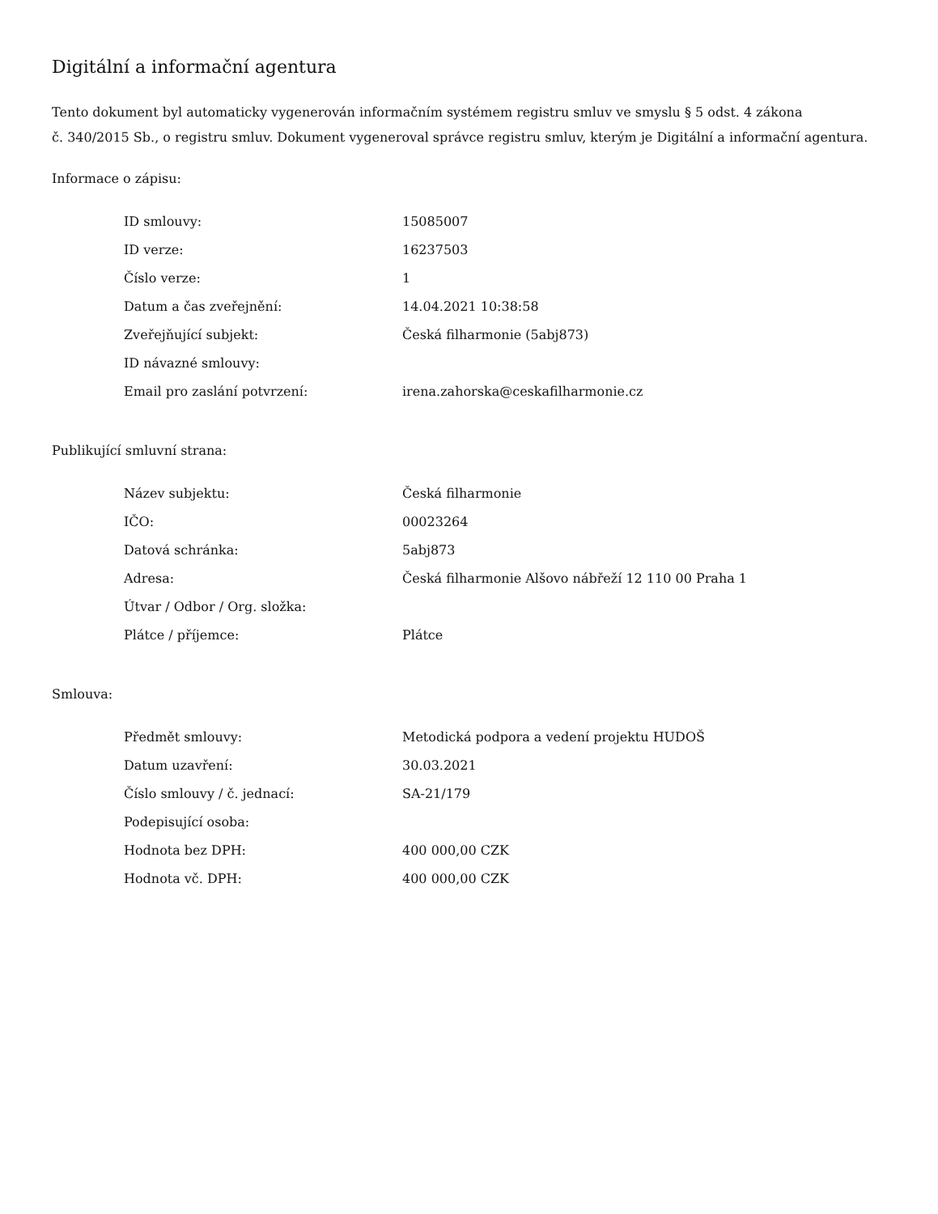Digitální a informační agentura
Tento dokument byl automaticky vygenerován informačním systémem registru smluv ve smyslu § 5 odst. 4 zákona
č. 340/2015 Sb., o registru smluv. Dokument vygeneroval správce registru smluv, kterým je Digitální a informační agentura.
Informace o zápisu:
| ID smlouvy: | 15085007 |
| ID verze: | 16237503 |
| Číslo verze: | 1 |
| Datum a čas zveřejnění: | 14.04.2021 10:38:58 |
| Zveřejňující subjekt: | Česká filharmonie (5abj873) |
| ID návazné smlouvy: | |
| Email pro zaslání potvrzení: | irena.zahorska@ceskafilharmonie.cz |
Publikující smluvní strana:
| Název subjektu: | Česká filharmonie |
| IČO: | 00023264 |
| Datová schránka: | 5abj873 |
| Adresa: | Česká filharmonie Alšovo nábřeží 12 110 00 Praha 1 |
| Útvar / Odbor / Org. složka: | |
| Plátce / příjemce: | Plátce |
Smlouva:
| Předmět smlouvy: | Metodická podpora a vedení projektu HUDOŠ |
| Datum uzavření: | 30.03.2021 |
| Číslo smlouvy / č. jednací: | SA-21/179 |
| Podepisující osoba: | |
| Hodnota bez DPH: | 400 000,00 CZK |
| Hodnota vč. DPH: | 400 000,00 CZK |